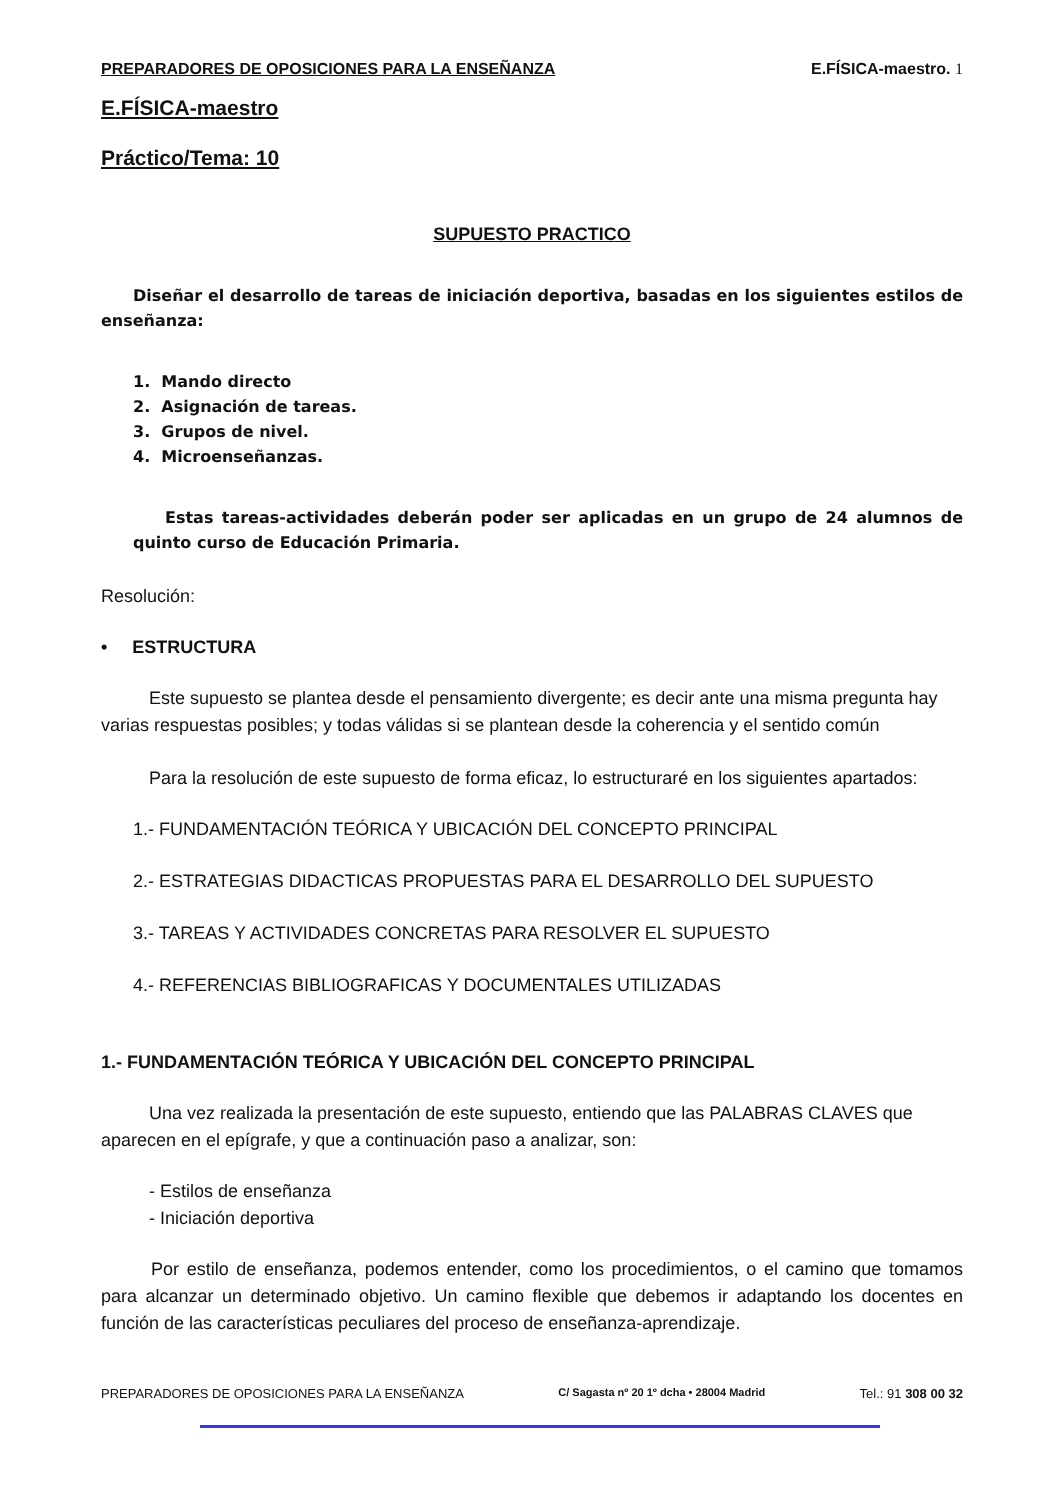PREPARADORES DE OPOSICIONES PARA LA ENSEÑANZA E.FÍSICA-maestro. 1
E.FÍSICA-maestro
Práctico/Tema: 10
SUPUESTO PRACTICO
Diseñar el desarrollo de tareas de iniciación deportiva, basadas en los siguientes estilos de enseñanza:
1. Mando directo
2. Asignación de tareas.
3. Grupos de nivel.
4. Microenseñanzas.
Estas tareas-actividades deberán poder ser aplicadas en un grupo de 24 alumnos de quinto curso de Educación Primaria.
Resolución:
• ESTRUCTURA
Este supuesto se plantea desde el pensamiento divergente; es decir ante una misma pregunta hay varias respuestas posibles; y todas válidas si se plantean desde la coherencia y el sentido común
Para la resolución de este supuesto de forma eficaz, lo estructuraré en los siguientes apartados:
1.- FUNDAMENTACIÓN TEÓRICA Y UBICACIÓN DEL CONCEPTO PRINCIPAL
2.- ESTRATEGIAS DIDACTICAS PROPUESTAS PARA EL DESARROLLO DEL SUPUESTO
3.- TAREAS Y ACTIVIDADES CONCRETAS PARA RESOLVER EL SUPUESTO
4.- REFERENCIAS BIBLIOGRAFICAS Y DOCUMENTALES UTILIZADAS
1.- FUNDAMENTACIÓN TEÓRICA Y UBICACIÓN DEL CONCEPTO PRINCIPAL
Una vez realizada la presentación de este supuesto, entiendo que las PALABRAS CLAVES que aparecen en el epígrafe, y que a continuación paso a analizar, son:
- Estilos de enseñanza
- Iniciación deportiva
Por estilo de enseñanza, podemos entender, como los procedimientos, o el camino que tomamos para alcanzar un determinado objetivo. Un camino flexible que debemos ir adaptando los docentes en función de las características peculiares del proceso de enseñanza-aprendizaje.
PREPARADORES DE OPOSICIONES PARA LA ENSEÑANZA C/ Sagasta nº 20 1º dcha • 28004 Madrid Tel.: 91 308 00 32